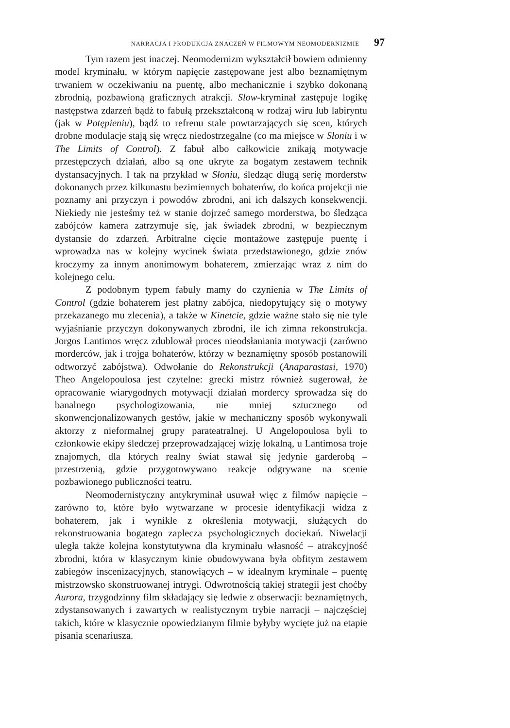NARRACJA I PRODUKCJA ZNACZEŃ W FILMOWYM NEOMODERNIZMIE 97
Tym razem jest inaczej. Neomodernizm wykształcił bowiem odmienny model kryminału, w którym napięcie zastępowane jest albo beznamiętnym trwaniem w oczekiwaniu na puentę, albo mechanicznie i szybko dokonaną zbrodnią, pozbawioną graficznych atrakcji. Slow-kryminał zastępuje logikę następstwa zdarzeń bądź to fabułą przekształconą w rodzaj wiru lub labiryntu (jak w Potępieniu), bądź to refrenu stale powtarzających się scen, których drobne modulacje stają się wręcz niedostrzegalne (co ma miejsce w Słoniu i w The Limits of Control). Z fabuł albo całkowicie znikają motywacje przestępczych działań, albo są one ukryte za bogatym zestawem technik dystansacyjnych. I tak na przykład w Słoniu, śledząc długą serię morderstw dokonanych przez kilkunastu bezimiennych bohaterów, do końca projekcji nie poznamy ani przyczyn i powodów zbrodni, ani ich dalszych konsekwencji. Niekiedy nie jesteśmy też w stanie dojrzeć samego morderstwa, bo śledząca zabójców kamera zatrzymuje się, jak świadek zbrodni, w bezpiecznym dystansie do zdarzeń. Arbitralne cięcie montażowe zastępuje puentę i wprowadza nas w kolejny wycinek świata przedstawionego, gdzie znów kroczymy za innym anonimowym bohaterem, zmierzając wraz z nim do kolejnego celu.
Z podobnym typem fabuły mamy do czynienia w The Limits of Control (gdzie bohaterem jest płatny zabójca, niedopytujący się o motywy przekazanego mu zlecenia), a także w Kinetcie, gdzie ważne stało się nie tyle wyjaśnianie przyczyn dokonywanych zbrodni, ile ich zimna rekonstrukcja. Jorgos Lantimos wręcz zdublował proces nieodsłaniania motywacji (zarówno morderców, jak i trojga bohaterów, którzy w beznamiętny sposób postanowili odtworzyć zabójstwa). Odwołanie do Rekonstrukcji (Anaparastasi, 1970) Theo Angelopoulosa jest czytelne: grecki mistrz również sugerował, że opracowanie wiarygodnych motywacji działań mordercy sprowadza się do banalnego psychologizowania, nie mniej sztucznego od skonwencjonalizowanych gestów, jakie w mechaniczny sposób wykonywali aktorzy z nieformalnej grupy parateatralnej. U Angelopoulosa byli to członkowie ekipy śledczej przeprowadzającej wizję lokalną, u Lantimosa troje znajomych, dla których realny świat stawał się jedynie garderobą – przestrzenią, gdzie przygotowywano reakcje odgrywane na scenie pozbawionego publiczności teatru.
Neomodernistyczny antykryminał usuwał więc z filmów napięcie – zarówno to, które było wytwarzane w procesie identyfikacji widza z bohaterem, jak i wynikłe z określenia motywacji, służących do rekonstruowania bogatego zaplecza psychologicznych dociekań. Niwelacji uległa także kolejna konstytutywna dla kryminału własność – atrakcyjność zbrodni, która w klasycznym kinie obudowywana była obfitym zestawem zabiegów inscenizacyjnych, stanowiących – w idealnym kryminale – puentę mistrzowsko skonstruowanej intrygi. Odwrotnością takiej strategii jest choćby Aurora, trzygodzinny film składający się ledwie z obserwacji: beznamiętnych, zdystansowanych i zawartych w realistycznym trybie narracji – najczęściej takich, które w klasycznie opowiedzianym filmie byłyby wycięte już na etapie pisania scenariusza.